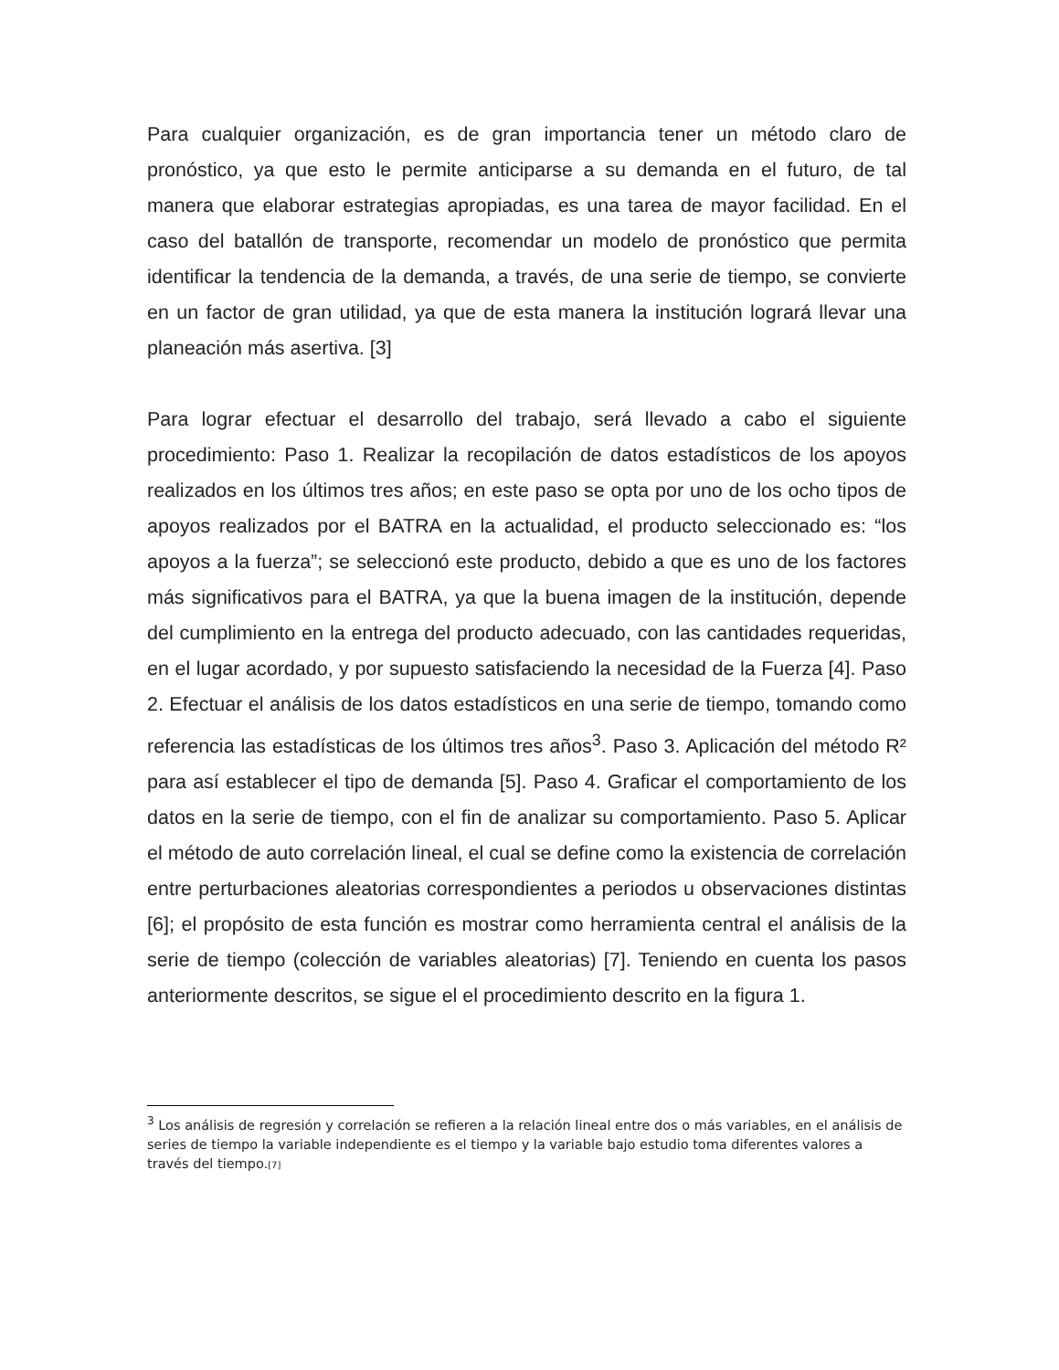Para cualquier organización, es de gran importancia tener un método claro de pronóstico, ya que esto le permite anticiparse a su demanda en el futuro, de tal manera que elaborar estrategias apropiadas, es una tarea de mayor facilidad. En el caso del batallón de transporte, recomendar un modelo de pronóstico que permita identificar la tendencia de la demanda, a través, de una serie de tiempo, se convierte en un factor de gran utilidad, ya que de esta manera la institución logrará llevar una planeación más asertiva. [3]
Para lograr efectuar el desarrollo del trabajo, será llevado a cabo el siguiente procedimiento: Paso 1. Realizar la recopilación de datos estadísticos de los apoyos realizados en los últimos tres años; en este paso se opta por uno de los ocho tipos de apoyos realizados por el BATRA en la actualidad, el producto seleccionado es: “los apoyos a la fuerza”; se seleccionó este producto, debido a que es uno de los factores más significativos para el BATRA, ya que la buena imagen de la institución, depende del cumplimiento en la entrega del producto adecuado, con las cantidades requeridas, en el lugar acordado, y por supuesto satisfaciendo la necesidad de la Fuerza [4]. Paso 2. Efectuar el análisis de los datos estadísticos en una serie de tiempo, tomando como referencia las estadísticas de los últimos tres años<sup>3</sup>. Paso 3. Aplicación del método R² para así establecer el tipo de demanda [5]. Paso 4. Graficar el comportamiento de los datos en la serie de tiempo, con el fin de analizar su comportamiento. Paso 5. Aplicar el método de auto correlación lineal, el cual se define como la existencia de correlación entre perturbaciones aleatorias correspondientes a periodos u observaciones distintas [6]; el propósito de esta función es mostrar como herramienta central el análisis de la serie de tiempo (colección de variables aleatorias) [7]. Teniendo en cuenta los pasos anteriormente descritos, se sigue el el procedimiento descrito en la figura 1.
<sup>3</sup> Los análisis de regresión y correlación se refieren a la relación lineal entre dos o más variables, en el análisis de series de tiempo la variable independiente es el tiempo y la variable bajo estudio toma diferentes valores a través del tiempo.[7]